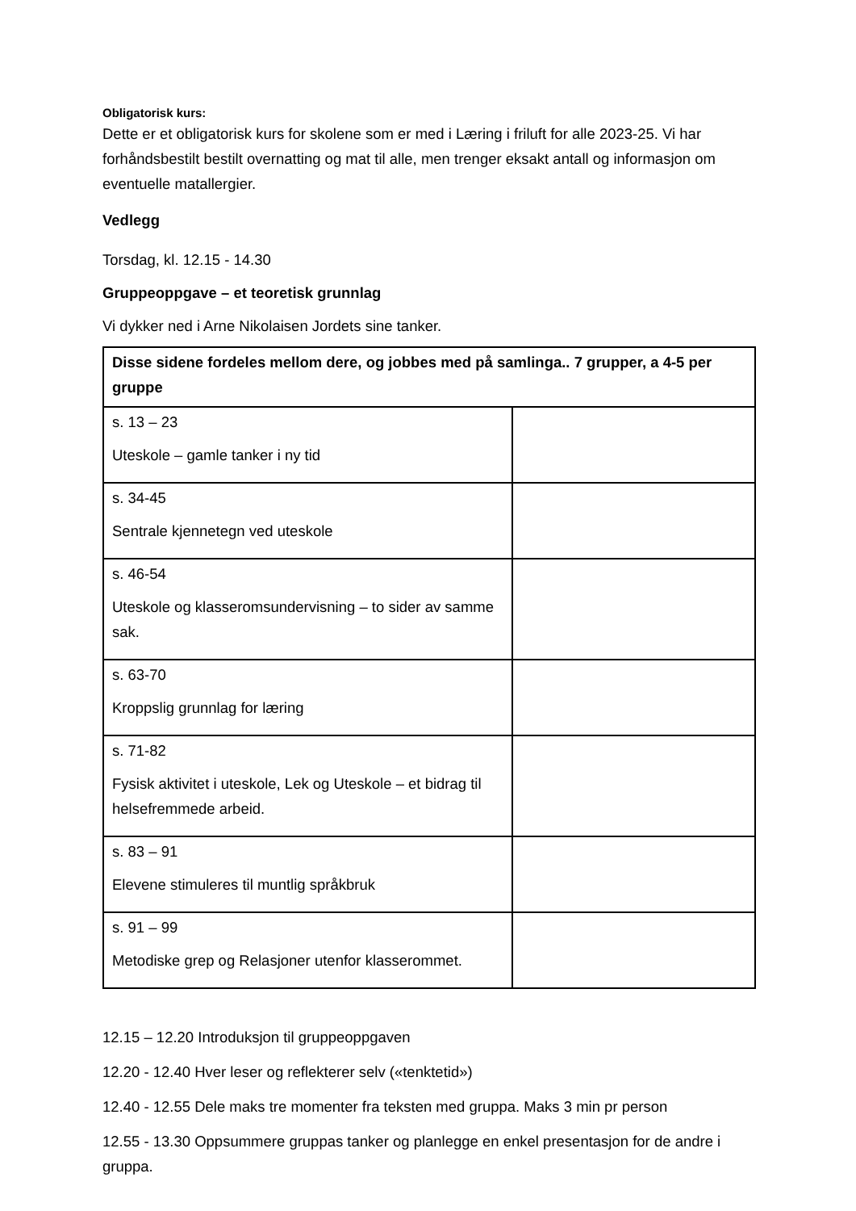Obligatorisk kurs:
Dette er et obligatorisk kurs for skolene som er med i Læring i friluft for alle 2023-25. Vi har forhåndsbestilt bestilt overnatting og mat til alle, men trenger eksakt antall og informasjon om eventuelle matallergier.
Vedlegg
Torsdag, kl. 12.15 - 14.30
Gruppeoppgave – et teoretisk grunnlag
Vi dykker ned i Arne Nikolaisen Jordets sine tanker.
| Disse sidene fordeles mellom dere, og jobbes med på samlinga.. 7 grupper, a 4-5 per gruppe | |
| s. 13 – 23 Uteskole – gamle tanker i ny tid | |
| s. 34-45 Sentrale kjennetegn ved uteskole | |
| s. 46-54 Uteskole og klasseromsundervisning – to sider av samme sak. | |
| s. 63-70 Kroppslig grunnlag for læring | |
| s. 71-82 Fysisk aktivitet i uteskole, Lek og Uteskole – et bidrag til helsefremmede arbeid. | |
| s. 83 – 91 Elevene stimuleres til muntlig språkbruk | |
| s. 91 – 99 Metodiske grep og Relasjoner utenfor klasserommet. | |
12.15 – 12.20 Introduksjon til gruppeoppgaven
12.20 - 12.40 Hver leser og reflekterer selv («tenktetid»)
12.40 - 12.55 Dele maks tre momenter fra teksten med gruppa. Maks 3 min pr person
12.55 - 13.30 Oppsummere gruppas tanker og planlegge en enkel presentasjon for de andre i gruppa.